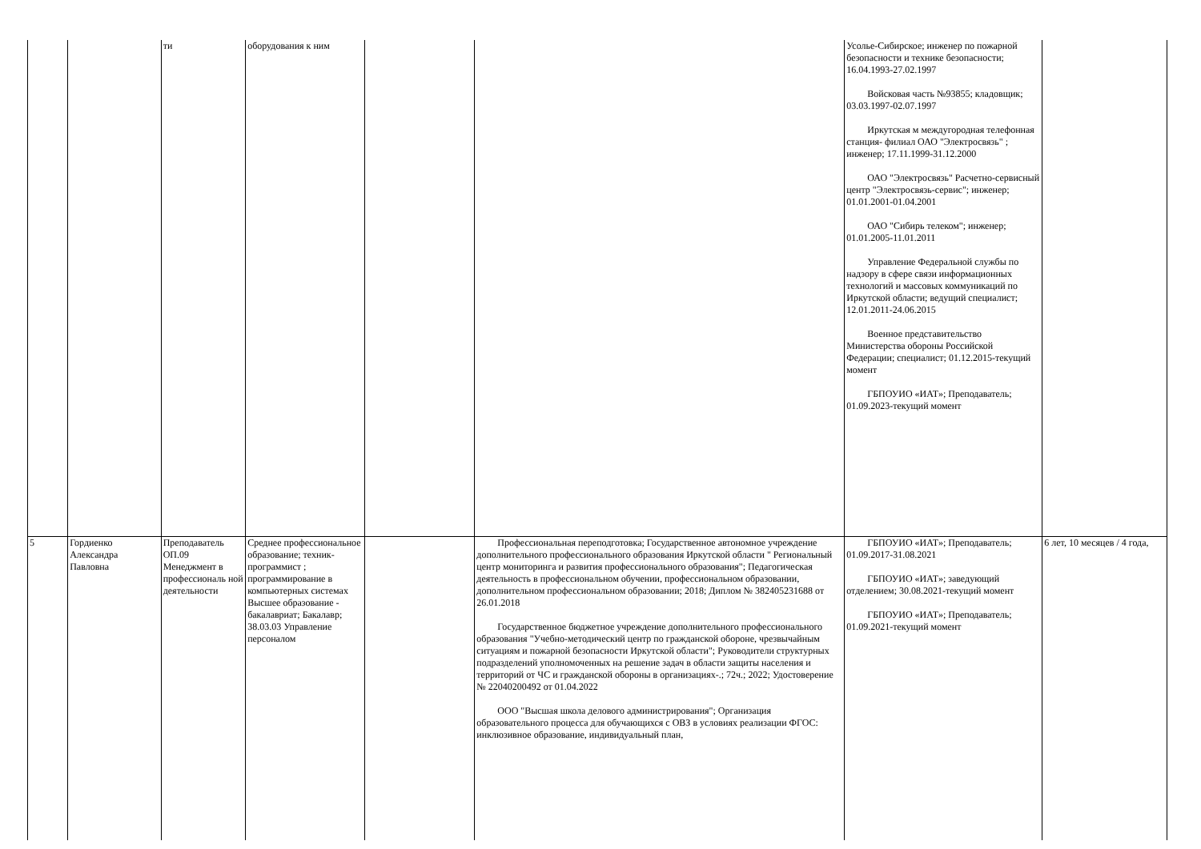| | | ти | оборудования к ним | | | Усолье-Сибирское; инженер по пожарной безопасности и технике безопасности; 16.04.1993-27.02.1997 Войсковая часть №93855; кладовщик; 03.03.1997-02.07.1997 Иркутская м междугородная телефонная станция- филиал ОАО "Электросвязь" ; инженер; 17.11.1999-31.12.2000 ОАО "Электросвязь" Расчетно-сервисный центр "Электросвязь-сервис"; инженер; 01.01.2001-01.04.2001 ОАО "Сибирь телеком"; инженер; 01.01.2005-11.01.2011 Управление Федеральной службы по надзору в сфере связи информационных технологий и массовых коммуникаций по Иркутской области; ведущий специалист; 12.01.2011-24.06.2015 Военное представительство Министерства обороны Российской Федерации; специалист; 01.12.2015-текущий момент ГБПОУИО «ИАТ»; Преподаватель; 01.09.2023-текущий момент | |
| 5 | Гордиенко Александра Павловна | Преподаватель ОП.09 Менеджмент в профессиональ ной деятельности | Среднее профессиональное образование; техник-программист ; программирование в компьютерных системах Высшее образование - бакалавриат; Бакалавр; 38.03.03 Управление персоналом | | Профессиональная переподготовка; Государственное автономное учреждение дополнительного профессионального образования Иркутской области " Региональный центр мониторинга и развития профессионального образования"; Педагогическая деятельность в профессиональном обучении, профессиональном образовании, дополнительном профессиональном образовании; 2018; Диплом № 382405231688 от 26.01.2018 Государственное бюджетное учреждение дополнительного профессионального образования "Учебно-методический центр по гражданской обороне, чрезвычайным ситуациям и пожарной безопасности Иркутской области"; Руководители структурных подразделений уполномоченных на решение задач в области защиты населения и территорий от ЧС и гражданской обороны в организациях-.; 72ч.; 2022; Удостоверение № 22040200492 от 01.04.2022 ООО "Высшая школа делового администрирования"; Организация образовательного процесса для обучающихся с ОВЗ в условиях реализации ФГОС: инклюзивное образование, индивидуальный план, | ГБПОУИО «ИАТ»; Преподаватель; 01.09.2017-31.08.2021 ГБПОУИО «ИАТ»; заведующий отделением; 30.08.2021-текущий момент ГБПОУИО «ИАТ»; Преподаватель; 01.09.2021-текущий момент | 6 лет, 10 месяцев / 4 года, |